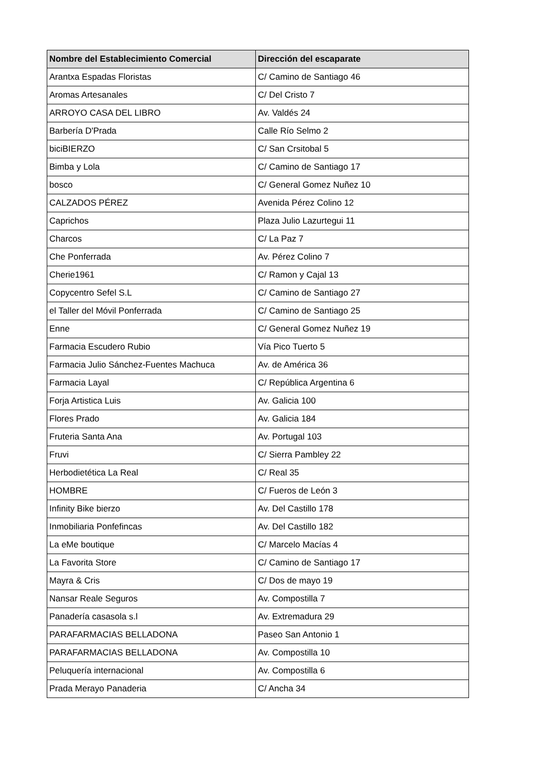| Nombre del Establecimiento Comercial | Dirección del escaparate |
| --- | --- |
| Arantxa Espadas Floristas | C/ Camino de Santiago 46 |
| Aromas Artesanales | C/ Del Cristo 7 |
| ARROYO CASA DEL LIBRO | Av. Valdés 24 |
| Barbería D'Prada | Calle Río Selmo 2 |
| biciBIERZO | C/ San Crsitobal 5 |
| Bimba y Lola | C/ Camino de Santiago 17 |
| bosco | C/ General Gomez Nuñez 10 |
| CALZADOS PÉREZ | Avenida Pérez Colino 12 |
| Caprichos | Plaza Julio Lazurtegui 11 |
| Charcos | C/ La Paz 7 |
| Che Ponferrada | Av. Pérez Colino 7 |
| Cherie1961 | C/ Ramon y Cajal 13 |
| Copycentro Sefel S.L | C/ Camino de Santiago 27 |
| el Taller del Móvil Ponferrada | C/ Camino de Santiago 25 |
| Enne | C/ General Gomez Nuñez 19 |
| Farmacia Escudero Rubio | Vía Pico Tuerto 5 |
| Farmacia Julio Sánchez-Fuentes Machuca | Av. de América 36 |
| Farmacia Layal | C/ República Argentina 6 |
| Forja Artistica Luis | Av. Galicia 100 |
| Flores Prado | Av. Galicia 184 |
| Fruteria Santa Ana | Av. Portugal 103 |
| Fruvi | C/ Sierra Pambley 22 |
| Herbodietética La Real | C/ Real 35 |
| HOMBRE | C/ Fueros de León 3 |
| Infinity Bike bierzo | Av. Del Castillo 178 |
| Inmobiliaria Ponfefincas | Av. Del Castillo 182 |
| La eMe boutique | C/ Marcelo Macías 4 |
| La Favorita Store | C/ Camino de Santiago 17 |
| Mayra & Cris | C/ Dos de mayo 19 |
| Nansar Reale Seguros | Av. Compostilla 7 |
| Panadería casasola s.l | Av. Extremadura 29 |
| PARAFARMACIAS BELLADONA | Paseo San Antonio 1 |
| PARAFARMACIAS BELLADONA | Av. Compostilla 10 |
| Peluquería internacional | Av. Compostilla 6 |
| Prada Merayo Panaderia | C/ Ancha 34 |